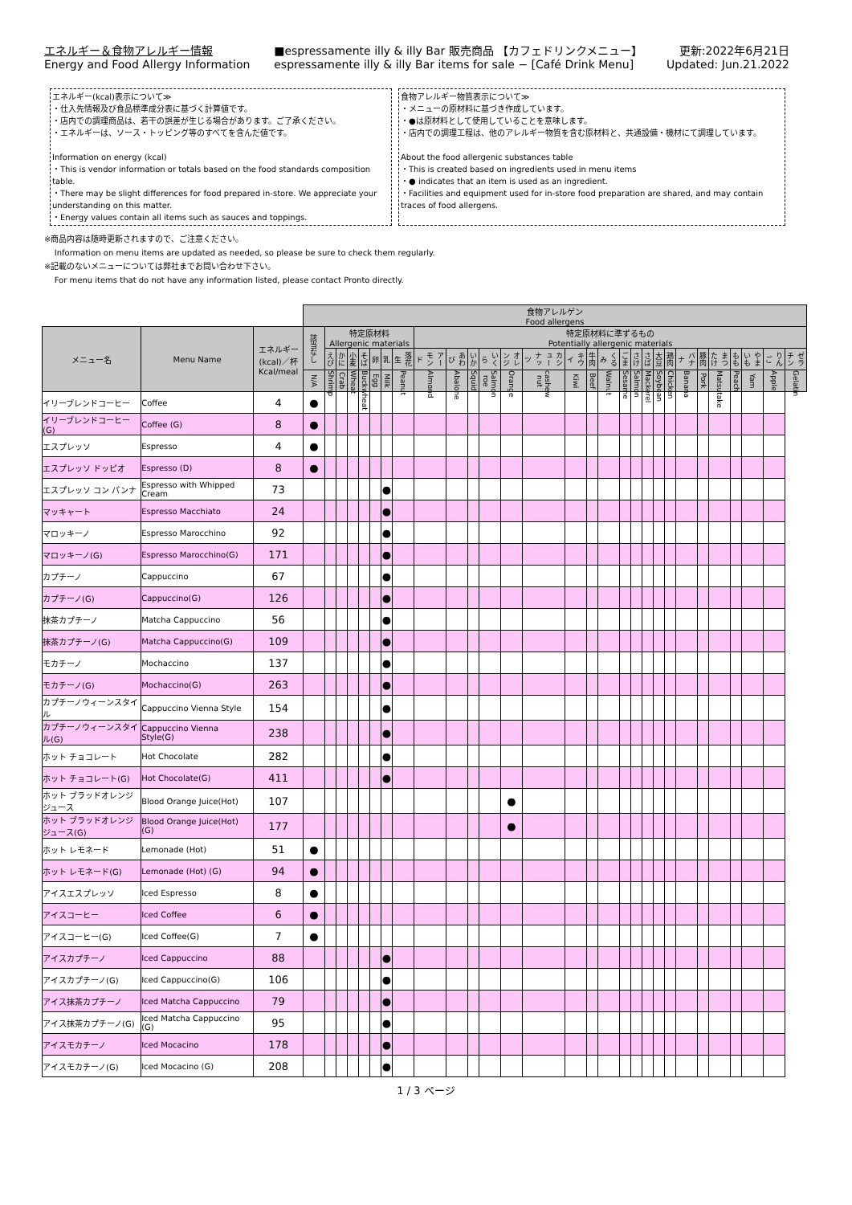エネルギー＆食物アレルギー情報
Energy and Food Allergy Information
■espressamente illy & illy Bar 販売商品 【カフェドリンクメニュー】
espressamente illy & illy Bar items for sale − [Café Drink Menu]
更新:2022年6月21日
Updated: Jun.21.2022
エネルギー(kcal)表示について≫
・仕入先情報及び食品標準成分表に基づく計算値です。
・店内での調理商品は、若干の誤差が生じる場合があります。ご了承ください。
・エネルギーは、ソース・トッピング等のすべてを含んだ値です。
Information on energy (kcal)
・This is vendor information or totals based on the food standards composition table.
・There may be slight differences for food prepared in-store. We appreciate your understanding on this matter.
・Energy values contain all items such as sauces and toppings.
食物アレルギー物質表示について≫
・メニューの原材料に基づき作成しています。
・●は原材料として使用していることを意味します。
・店内での調理工程は、他のアレルギー物質を含む原材料と、共通設備・機材にて調理しています。
About the food allergenic substances table
・This is created based on ingredients used in menu items
・● indicates that an item is used as an ingredient.
・Facilities and equipment used for in-store food preparation are shared, and may contain traces of food allergens.
※商品内容は随時更新されますので、ご注意ください。
Information on menu items are updated as needed, so please be sure to check them regularly.
※記載のないメニューについては弊社までお問い合わせ下さい。
For menu items that do not have any information listed, please contact Pronto directly.
| | | | 食物アレルゲン Food allergens | | | | | | | | | | | | | | | | | | | | | | | | | | | | |
| メニュー名 | Menu Name | エネルギー (kcal)／杯 Kcal/meal | 該当なし | 特定原材料 Allergenic materials | | | | | | | 特定原材料に準ずるもの Potentially allergenic materials | | | | | | | | | | | | | | | | | | | | |
| | | | | えび | かに | 小麦 | そば | 卵 | 乳 | 落花生 | アーモンド | あわび | いか | いくら | オレンジ | カシューナッツ | キウイ | 牛肉 | くるみ | ごま | さけ | さば | 大豆 | 鶏肉 | バナナ | 豚肉 | まつたけ | もも | やまいも | りんご | ゼラチン |
| | | | N/A | Shrimp | Crab | Wheat | Buckwheat | Egg | Milk | Peanut | Almond | Abalone | Squid | Salmon roe | Orange | cashew nut | Kiwi | Beef | Walnut | Sesame | Salmon | Mackerel | Soybean | Chicken | Banana | Pork | Matsutake | Peach | Yam | Apple | Gelatin |
| イリーブレンドコーヒー | Coffee | 4 | ● | | | | | | | | | | | | | | | | | | | | | | | | | | | | |
| イリーブレンドコーヒー(G) | Coffee (G) | 8 | ● | | | | | | | | | | | | | | | | | | | | | | | | | | | | |
| エスプレッソ | Espresso | 4 | ● | | | | | | | | | | | | | | | | | | | | | | | | | | | | |
| エスプレッソ ドッピオ | Espresso (D) | 8 | ● | | | | | | | | | | | | | | | | | | | | | | | | | | | | |
| エスプレッソ コン パンナ | Espresso with Whipped Cream | 73 | | | | | | | ● | | | | | | | | | | | | | | | | | | | | | | |
| マッキャート | Espresso Macchiato | 24 | | | | | | | ● | | | | | | | | | | | | | | | | | | | | | | |
| マロッキーノ | Espresso Marocchino | 92 | | | | | | | ● | | | | | | | | | | | | | | | | | | | | | | |
| マロッキーノ(G) | Espresso Marocchino(G) | 171 | | | | | | | ● | | | | | | | | | | | | | | | | | | | | | | |
| カプチーノ | Cappuccino | 67 | | | | | | | ● | | | | | | | | | | | | | | | | | | | | | | |
| カプチーノ(G) | Cappuccino(G) | 126 | | | | | | | ● | | | | | | | | | | | | | | | | | | | | | | |
| 抹茶カプチーノ | Matcha Cappuccino | 56 | | | | | | | ● | | | | | | | | | | | | | | | | | | | | | | |
| 抹茶カプチーノ(G) | Matcha Cappuccino(G) | 109 | | | | | | | ● | | | | | | | | | | | | | | | | | | | | | | |
| モカチーノ | Mochaccino | 137 | | | | | | | ● | | | | | | | | | | | | | | | | | | | | | | |
| モカチーノ(G) | Mochaccino(G) | 263 | | | | | | | ● | | | | | | | | | | | | | | | | | | | | | | |
| カプチーノウィーンスタイル | Cappuccino Vienna Style | 154 | | | | | | | ● | | | | | | | | | | | | | | | | | | | | | | |
| カプチーノウィーンスタイル(G) | Cappuccino Vienna Style(G) | 238 | | | | | | | ● | | | | | | | | | | | | | | | | | | | | | | |
| ホット チョコレート | Hot Chocolate | 282 | | | | | | | ● | | | | | | | | | | | | | | | | | | | | | | |
| ホット チョコレート(G) | Hot Chocolate(G) | 411 | | | | | | | ● | | | | | | | | | | | | | | | | | | | | | | |
| ホット ブラッドオレンジジュース | Blood Orange Juice(Hot) | 107 | | | | | | | | | | | | | ● | | | | | | | | | | | | | | | | |
| ホット ブラッドオレンジジュース(G) | Blood Orange Juice(Hot) (G) | 177 | | | | | | | | | | | | | ● | | | | | | | | | | | | | | | | |
| ホット レモネード | Lemonade (Hot) | 51 | ● | | | | | | | | | | | | | | | | | | | | | | | | | | | | |
| ホット レモネード(G) | Lemonade (Hot) (G) | 94 | ● | | | | | | | | | | | | | | | | | | | | | | | | | | | | |
| アイスエスプレッソ | Iced Espresso | 8 | ● | | | | | | | | | | | | | | | | | | | | | | | | | | | | |
| アイスコーヒー | Iced Coffee | 6 | ● | | | | | | | | | | | | | | | | | | | | | | | | | | | | |
| アイスコーヒー(G) | Iced Coffee(G) | 7 | ● | | | | | | | | | | | | | | | | | | | | | | | | | | | | |
| アイスカプチーノ | Iced Cappuccino | 88 | | | | | | | ● | | | | | | | | | | | | | | | | | | | | | | |
| アイスカプチーノ(G) | Iced Cappuccino(G) | 106 | | | | | | | ● | | | | | | | | | | | | | | | | | | | | | | |
| アイス抹茶カプチーノ | Iced Matcha Cappuccino | 79 | | | | | | | ● | | | | | | | | | | | | | | | | | | | | | | |
| アイス抹茶カプチーノ(G) | Iced Matcha Cappuccino (G) | 95 | | | | | | | ● | | | | | | | | | | | | | | | | | | | | | | |
| アイスモカチーノ | Iced Mocacino | 178 | | | | | | | ● | | | | | | | | | | | | | | | | | | | | | | |
| アイスモカチーノ(G) | Iced Mocacino (G) | 208 | | | | | | | ● | | | | | | | | | | | | | | | | | | | | | | |
1 / 3 ページ